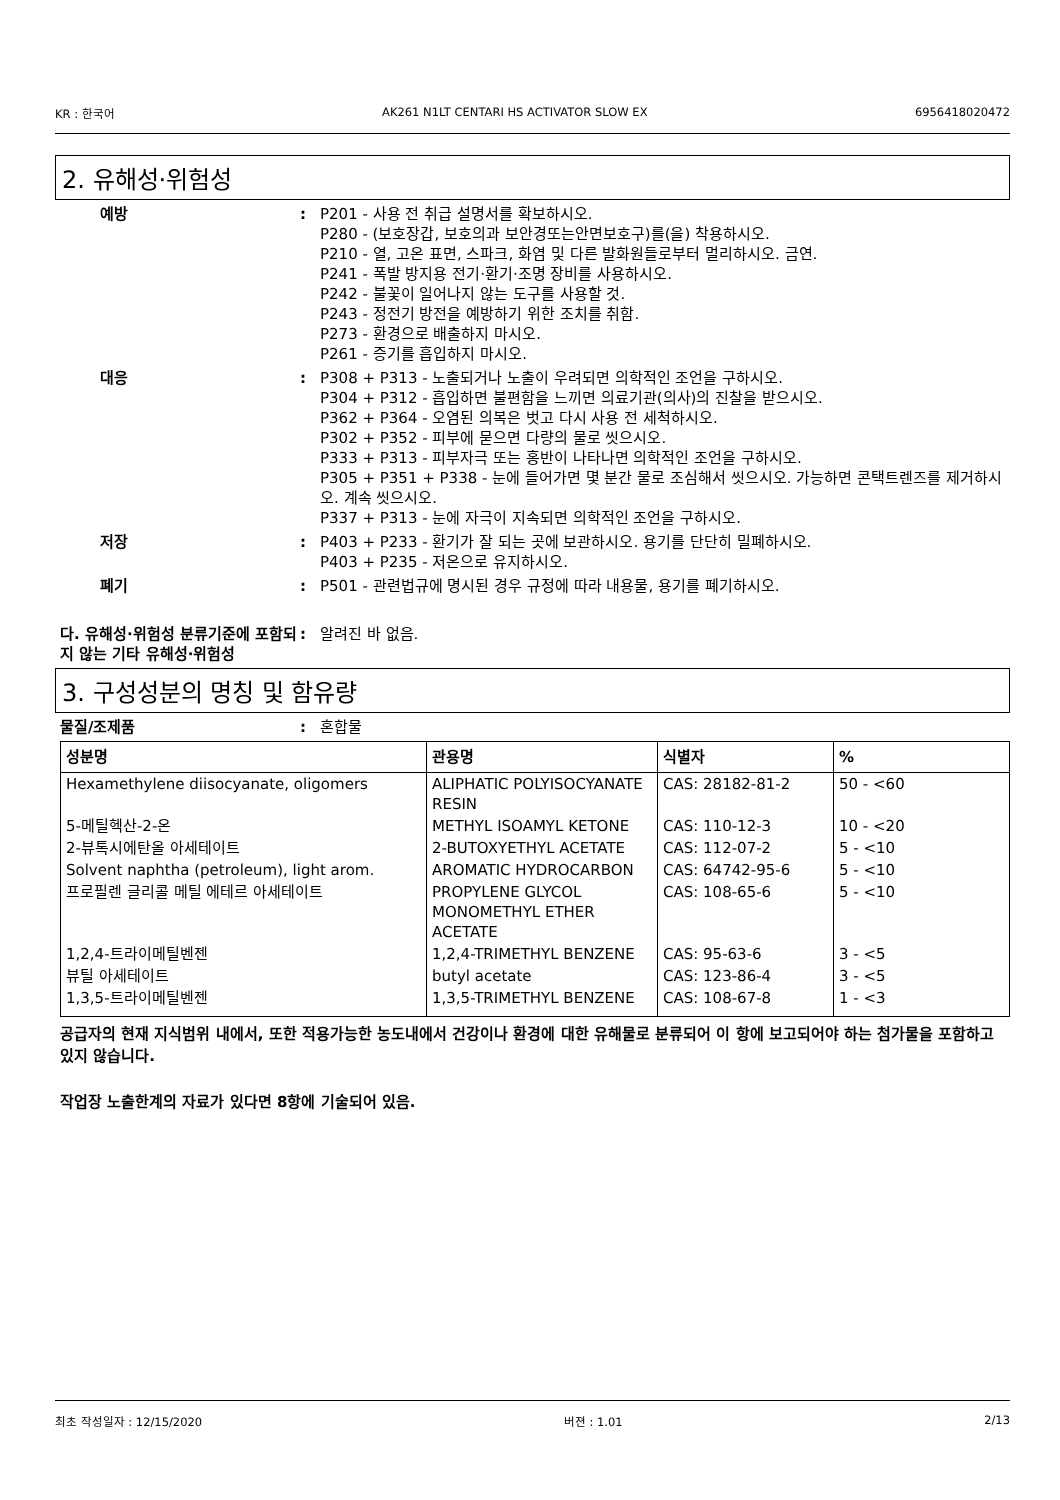KR : 한국어 AK261 N1LT CENTARI HS ACTIVATOR SLOW EX 6956418020472
2. 유해성·위험성
예방 : P201 - 사용 전 취급 설명서를 확보하시오.
P280 - (보호장갑, 보호의과 보안경또는안면보호구)를(을) 착용하시오.
P210 - 열, 고온 표면, 스파크, 화염 및 다른 발화원들로부터 멀리하시오. 금연.
P241 - 폭발 방지용 전기·환기·조명 장비를 사용하시오.
P242 - 불꽃이 일어나지 않는 도구를 사용할 것.
P243 - 정전기 방전을 예방하기 위한 조치를 취함.
P273 - 환경으로 배출하지 마시오.
P261 - 증기를 흡입하지 마시오.
대응 : P308 + P313 - 노출되거나 노출이 우려되면 의학적인 조언을 구하시오.
P304 + P312 - 흡입하면 불편함을 느끼면 의료기관(의사)의 진찰을 받으시오.
P362 + P364 - 오염된 의복은 벗고 다시 사용 전 세척하시오.
P302 + P352 - 피부에 묻으면 다량의 물로 씻으시오.
P333 + P313 - 피부자극 또는 홍반이 나타나면 의학적인 조언을 구하시오.
P305 + P351 + P338 - 눈에 들어가면 몇 분간 물로 조심해서 씻으시오. 가능하면 콘택트렌즈를 제거하시오. 계속 씻으시오.
P337 + P313 - 눈에 자극이 지속되면 의학적인 조언을 구하시오.
저장 : P403 + P233 - 환기가 잘 되는 곳에 보관하시오. 용기를 단단히 밀폐하시오.
P403 + P235 - 저온으로 유지하시오.
폐기 : P501 - 관련법규에 명시된 경우 규정에 따라 내용물, 용기를 폐기하시오.
다. 유해성·위험성 분류기준에 포함되지 않는 기타 유해성·위험성
: 알려진 바 없음.
3. 구성성분의 명칭 및 함유량
물질/조제품 : 혼합물
| 성분명 | 관용명 | 식별자 | % |
| --- | --- | --- | --- |
| Hexamethylene diisocyanate, oligomers | ALIPHATIC POLYISOCYANATE RESIN | CAS: 28182-81-2 | 50 - <60 |
| 5-메틸헥산-2-온 | METHYL ISOAMYL KETONE | CAS: 110-12-3 | 10 - <20 |
| 2-뷰톡시에탄올 아세테이트 | 2-BUTOXYETHYL ACETATE | CAS: 112-07-2 | 5 - <10 |
| Solvent naphtha (petroleum), light arom. | AROMATIC HYDROCARBON | CAS: 64742-95-6 | 5 - <10 |
| 프로필렌 글리콜 메틸 에테르 아세테이트 | PROPYLENE GLYCOL MONOMETHYL ETHER ACETATE | CAS: 108-65-6 | 5 - <10 |
| 1,2,4-트라이메틸벤젠 | 1,2,4-TRIMETHYL BENZENE | CAS: 95-63-6 | 3 - <5 |
| 뷰틸 아세테이트 | butyl acetate | CAS: 123-86-4 | 3 - <5 |
| 1,3,5-트라이메틸벤젠 | 1,3,5-TRIMETHYL BENZENE | CAS: 108-67-8 | 1 - <3 |
공급자의 현재 지식범위 내에서, 또한 적용가능한 농도내에서 건강이나 환경에 대한 유해물로 분류되어 이 항에 보고되어야 하는 첨가물을 포함하고 있지 않습니다.
작업장 노출한계의 자료가 있다면 8항에 기술되어 있음.
최초 작성일자 : 12/15/2020 버젼 : 1.01 2/13